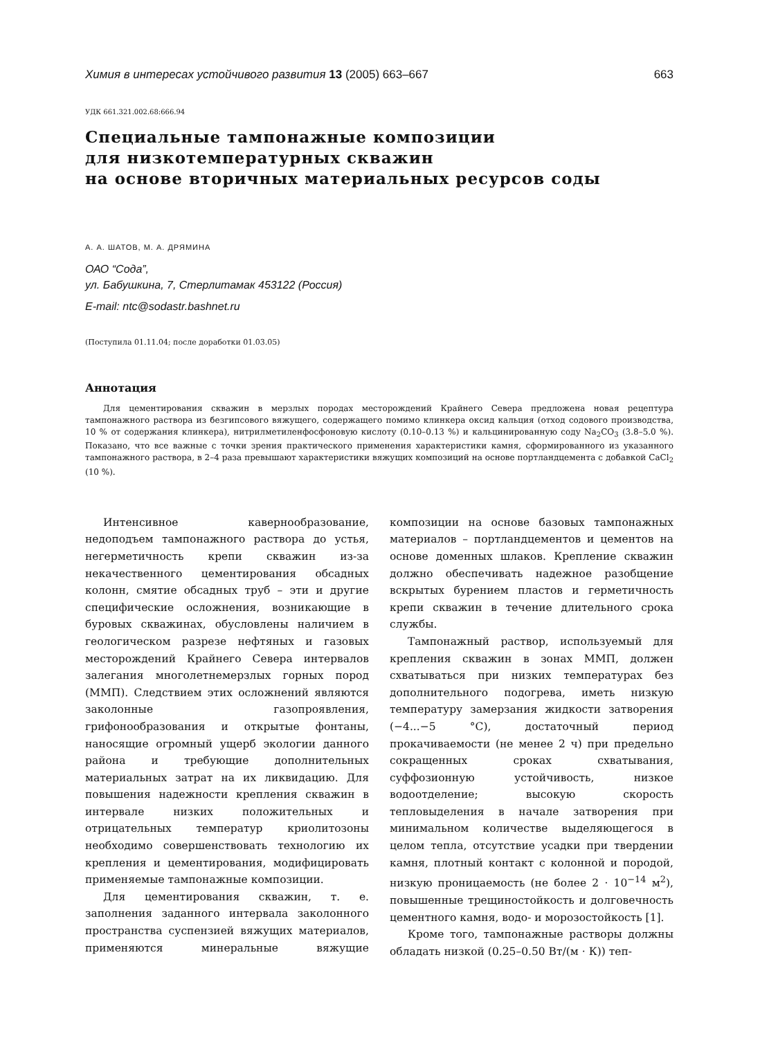Химия в интересах устойчивого развития 13 (2005) 663–667 663
УДК 661.321.002.68:666.94
Специальные тампонажные композиции
для низкотемпературных скважин
на основе вторичных материальных ресурсов соды
А. А. ШАТОВ, М. А. ДРЯМИНА
ОАО “Сода”,
ул. Бабушкина, 7, Стерлитамак 453122 (Россия)
E-mail: ntc@sodastr.bashnet.ru
(Поступила 01.11.04; после доработки 01.03.05)
Аннотация
Для цементирования скважин в мерзлых породах месторождений Крайнего Севера предложена новая рецептура тампонажного раствора из безгипсового вяжущего, содержащего помимо клинкера оксид кальция (отход содового производства, 10 % от содержания клинкера), нитрилметиленфосфоновую кислоту (0.10–0.13 %) и кальцинированную соду Na<sub>2</sub>CO<sub>3</sub> (3.8–5.0 %). Показано, что все важные с точки зрения практического применения характеристики камня, сформированного из указанного тампонажного раствора, в 2–4 раза превышают характеристики вяжущих композиций на основе портландцемента с добавкой CaCl<sub>2</sub> (10 %).
Интенсивное кавернообразование, недоподъем тампонажного раствора до устья, негерметичность крепи скважин из-за некачественного цементирования обсадных колонн, смятие обсадных труб – эти и другие специфические осложнения, возникающие в буровых скважинах, обусловлены наличием в геологическом разрезе нефтяных и газовых месторождений Крайнего Севера интервалов залегания многолетнемерзлых горных пород (ММП). Следствием этих осложнений являются заколонные газопроявления, грифонообразования и открытые фонтаны, наносящие огромный ущерб экологии данного района и требующие дополнительных материальных затрат на их ликвидацию. Для повышения надежности крепления скважин в интервале низких положительных и отрицательных температур криолитозоны необходимо совершенствовать технологию их крепления и цементирования, модифицировать применяемые тампонажные композиции.
Для цементирования скважин, т. е. заполнения заданного интервала заколонного пространства суспензией вяжущих материалов, применяются минеральные вяжущие композиции на основе базовых тампонажных материалов – портландцементов и цементов на основе доменных шлаков. Крепление скважин должно обеспечивать надежное разобщение вскрытых бурением пластов и герметичность крепи скважин в течение длительного срока службы.
Тампонажный раствор, используемый для крепления скважин в зонах ММП, должен схватываться при низких температурах без дополнительного подогрева, иметь низкую температуру замерзания жидкости затворения (−4...−5 °С), достаточный период прокачиваемости (не менее 2 ч) при предельно сокращенных сроках схватывания, суффозионную устойчивость, низкое водоотделение; высокую скорость тепловыделения в начале затворения при минимальном количестве выделяющегося в целом тепла, отсутствие усадки при твердении камня, плотный контакт с колонной и породой, низкую проницаемость (не более 2 · 10<sup>−14</sup> м<sup>2</sup>), повышенные трещиностойкость и долговечность цементного камня, водо- и морозостойкость [1].
Кроме того, тампонажные растворы должны обладать низкой (0.25–0.50 Вт/(м · К)) теп-